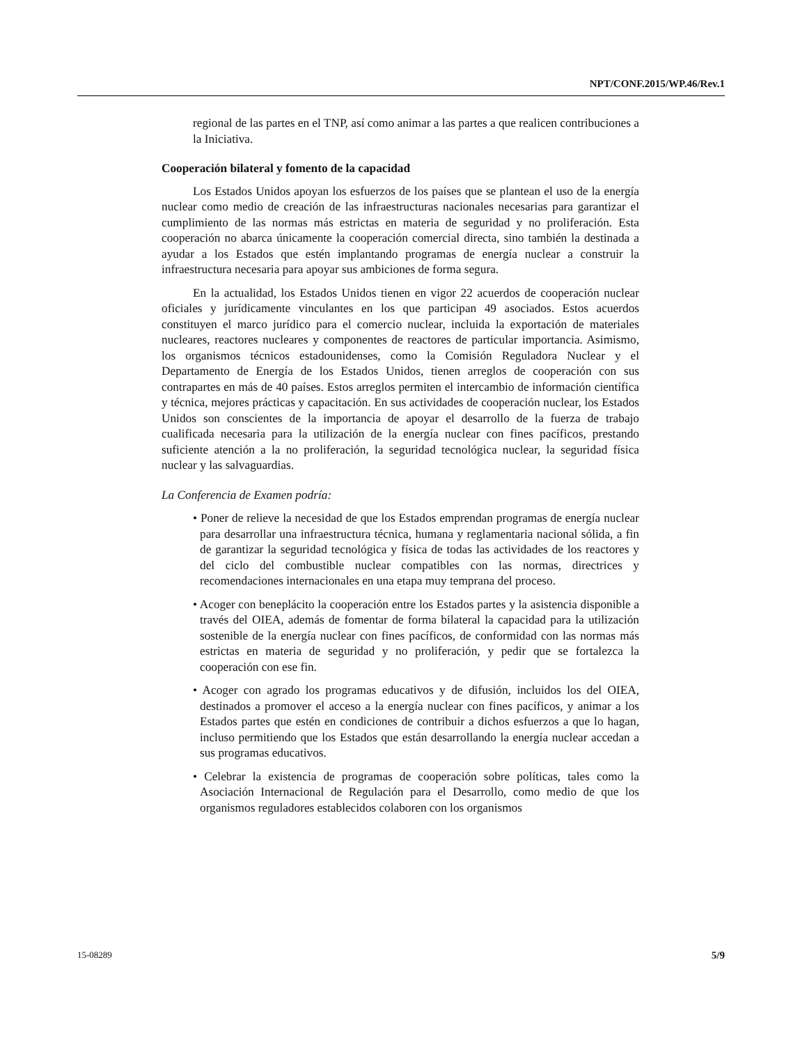NPT/CONF.2015/WP.46/Rev.1
regional de las partes en el TNP, así como animar a las partes a que realicen contribuciones a la Iniciativa.
Cooperación bilateral y fomento de la capacidad
Los Estados Unidos apoyan los esfuerzos de los países que se plantean el uso de la energía nuclear como medio de creación de las infraestructuras nacionales necesarias para garantizar el cumplimiento de las normas más estrictas en materia de seguridad y no proliferación. Esta cooperación no abarca únicamente la cooperación comercial directa, sino también la destinada a ayudar a los Estados que estén implantando programas de energía nuclear a construir la infraestructura necesaria para apoyar sus ambiciones de forma segura.
En la actualidad, los Estados Unidos tienen en vigor 22 acuerdos de cooperación nuclear oficiales y jurídicamente vinculantes en los que participan 49 asociados. Estos acuerdos constituyen el marco jurídico para el comercio nuclear, incluida la exportación de materiales nucleares, reactores nucleares y componentes de reactores de particular importancia. Asimismo, los organismos técnicos estadounidenses, como la Comisión Reguladora Nuclear y el Departamento de Energía de los Estados Unidos, tienen arreglos de cooperación con sus contrapartes en más de 40 países. Estos arreglos permiten el intercambio de información científica y técnica, mejores prácticas y capacitación. En sus actividades de cooperación nuclear, los Estados Unidos son conscientes de la importancia de apoyar el desarrollo de la fuerza de trabajo cualificada necesaria para la utilización de la energía nuclear con fines pacíficos, prestando suficiente atención a la no proliferación, la seguridad tecnológica nuclear, la seguridad física nuclear y las salvaguardias.
La Conferencia de Examen podría:
• Poner de relieve la necesidad de que los Estados emprendan programas de energía nuclear para desarrollar una infraestructura técnica, humana y reglamentaria nacional sólida, a fin de garantizar la seguridad tecnológica y física de todas las actividades de los reactores y del ciclo del combustible nuclear compatibles con las normas, directrices y recomendaciones internacionales en una etapa muy temprana del proceso.
• Acoger con beneplácito la cooperación entre los Estados partes y la asistencia disponible a través del OIEA, además de fomentar de forma bilateral la capacidad para la utilización sostenible de la energía nuclear con fines pacíficos, de conformidad con las normas más estrictas en materia de seguridad y no proliferación, y pedir que se fortalezca la cooperación con ese fin.
• Acoger con agrado los programas educativos y de difusión, incluidos los del OIEA, destinados a promover el acceso a la energía nuclear con fines pacíficos, y animar a los Estados partes que estén en condiciones de contribuir a dichos esfuerzos a que lo hagan, incluso permitiendo que los Estados que están desarrollando la energía nuclear accedan a sus programas educativos.
• Celebrar la existencia de programas de cooperación sobre políticas, tales como la Asociación Internacional de Regulación para el Desarrollo, como medio de que los organismos reguladores establecidos colaboren con los organismos
15-08289 5/9